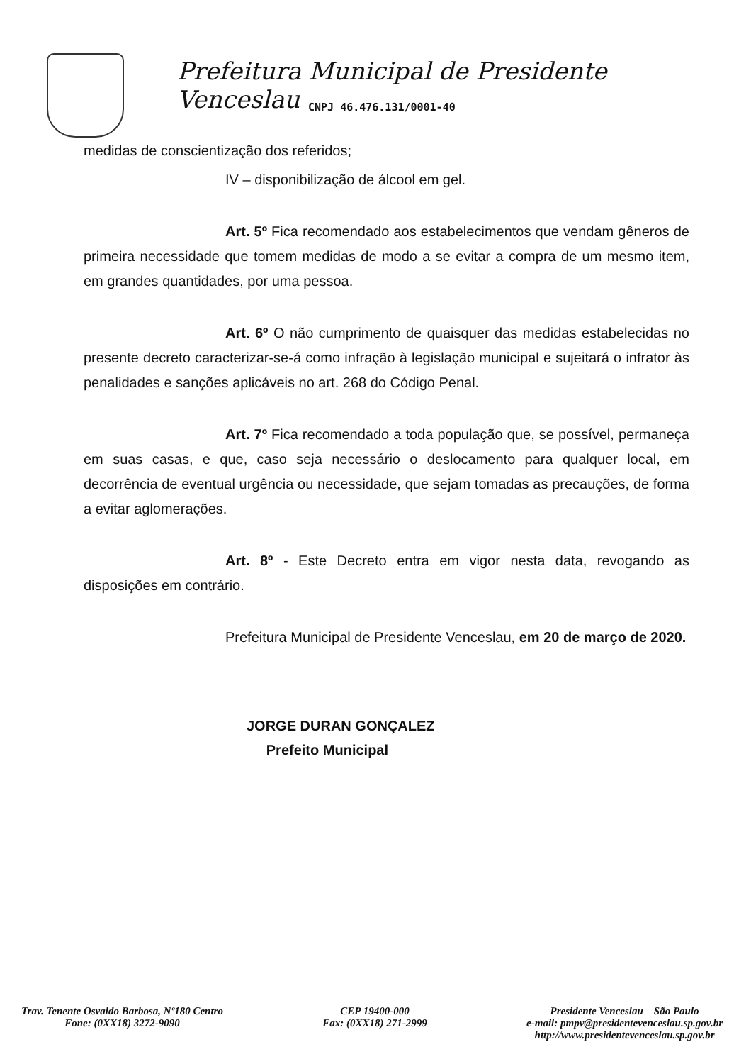Prefeitura Municipal de Presidente Venceslau
CNPJ 46.476.131/0001-40
medidas de conscientização dos referidos;
IV – disponibilização de álcool em gel.
Art. 5º Fica recomendado aos estabelecimentos que vendam gêneros de primeira necessidade que tomem medidas de modo a se evitar a compra de um mesmo item, em grandes quantidades, por uma pessoa.
Art. 6º O não cumprimento de quaisquer das medidas estabelecidas no presente decreto caracterizar-se-á como infração à legislação municipal e sujeitará o infrator às penalidades e sanções aplicáveis no art. 268 do Código Penal.
Art. 7º Fica recomendado a toda população que, se possível, permaneça em suas casas, e que, caso seja necessário o deslocamento para qualquer local, em decorrência de eventual urgência ou necessidade, que sejam tomadas as precauções, de forma a evitar aglomerações.
Art. 8º - Este Decreto entra em vigor nesta data, revogando as disposições em contrário.
Prefeitura Municipal de Presidente Venceslau, em 20 de março de 2020.
JORGE DURAN GONÇALEZ
Prefeito Municipal
Trav. Tenente Osvaldo Barbosa, Nº180 Centro
Fone: (0XX18) 3272-9090
CEP 19400-000
Fax: (0XX18) 271-2999
Presidente Venceslau – São Paulo
e-mail: pmpv@presidentevenceslau.sp.gov.br
http://www.presidentevenceslau.sp.gov.br